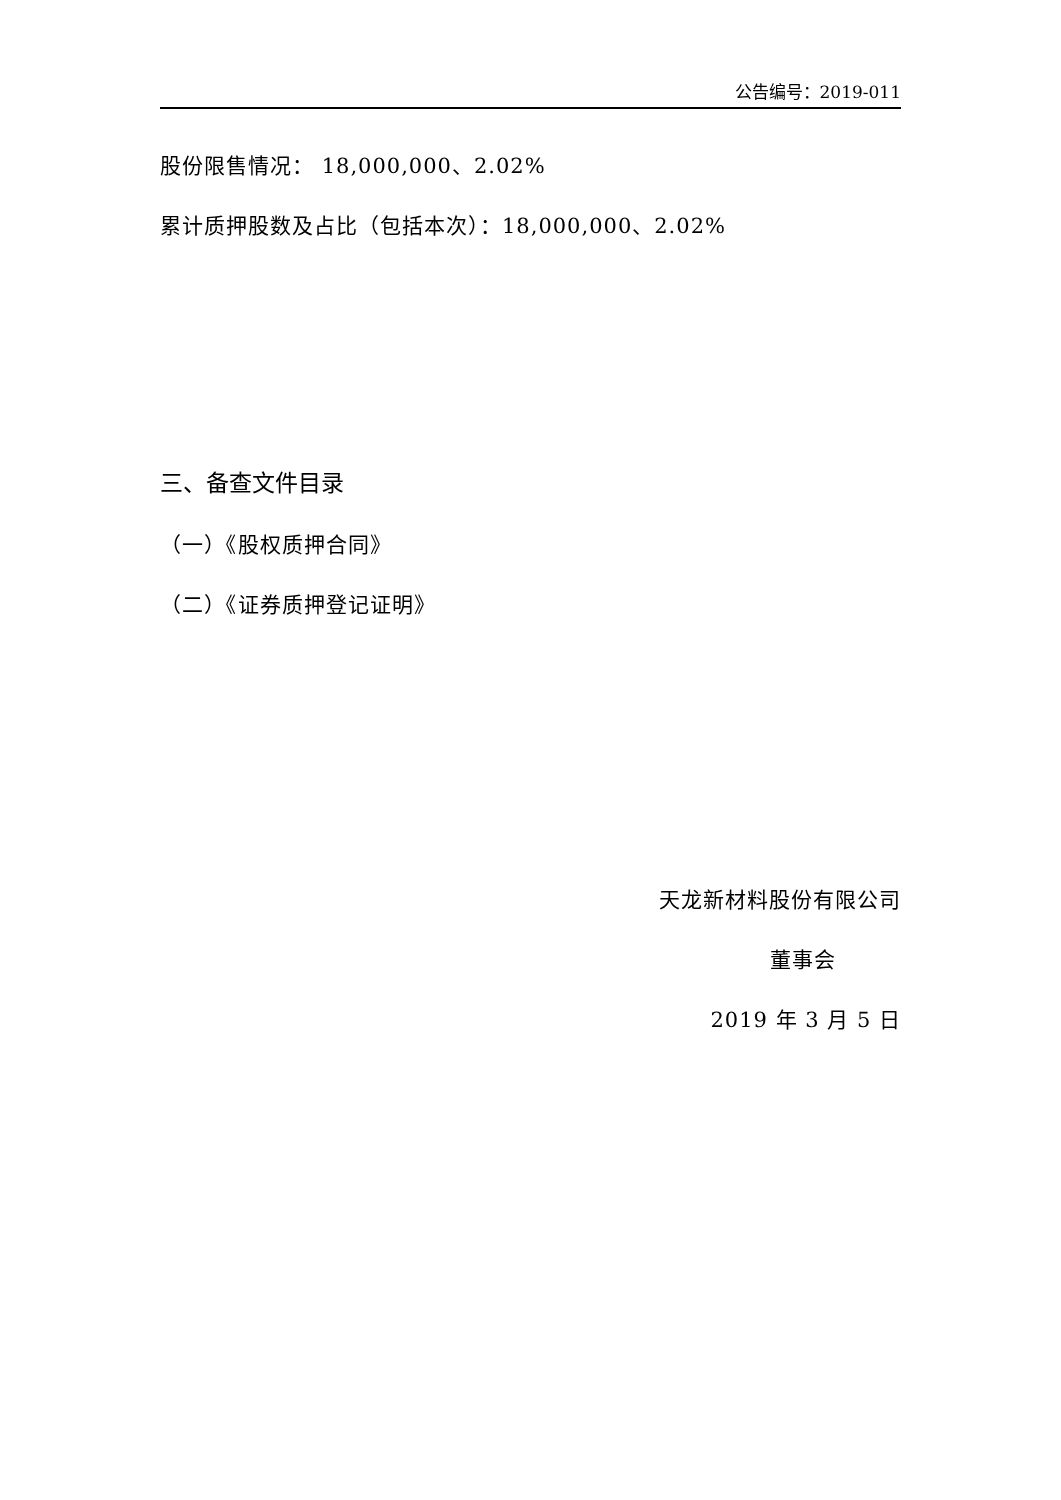公告编号：2019-011
股份限售情况： 18,000,000、2.02%
累计质押股数及占比（包括本次）：18,000,000、2.02%
三、备查文件目录
（一）《股权质押合同》
（二）《证券质押登记证明》
天龙新材料股份有限公司
董事会
2019 年 3 月 5 日